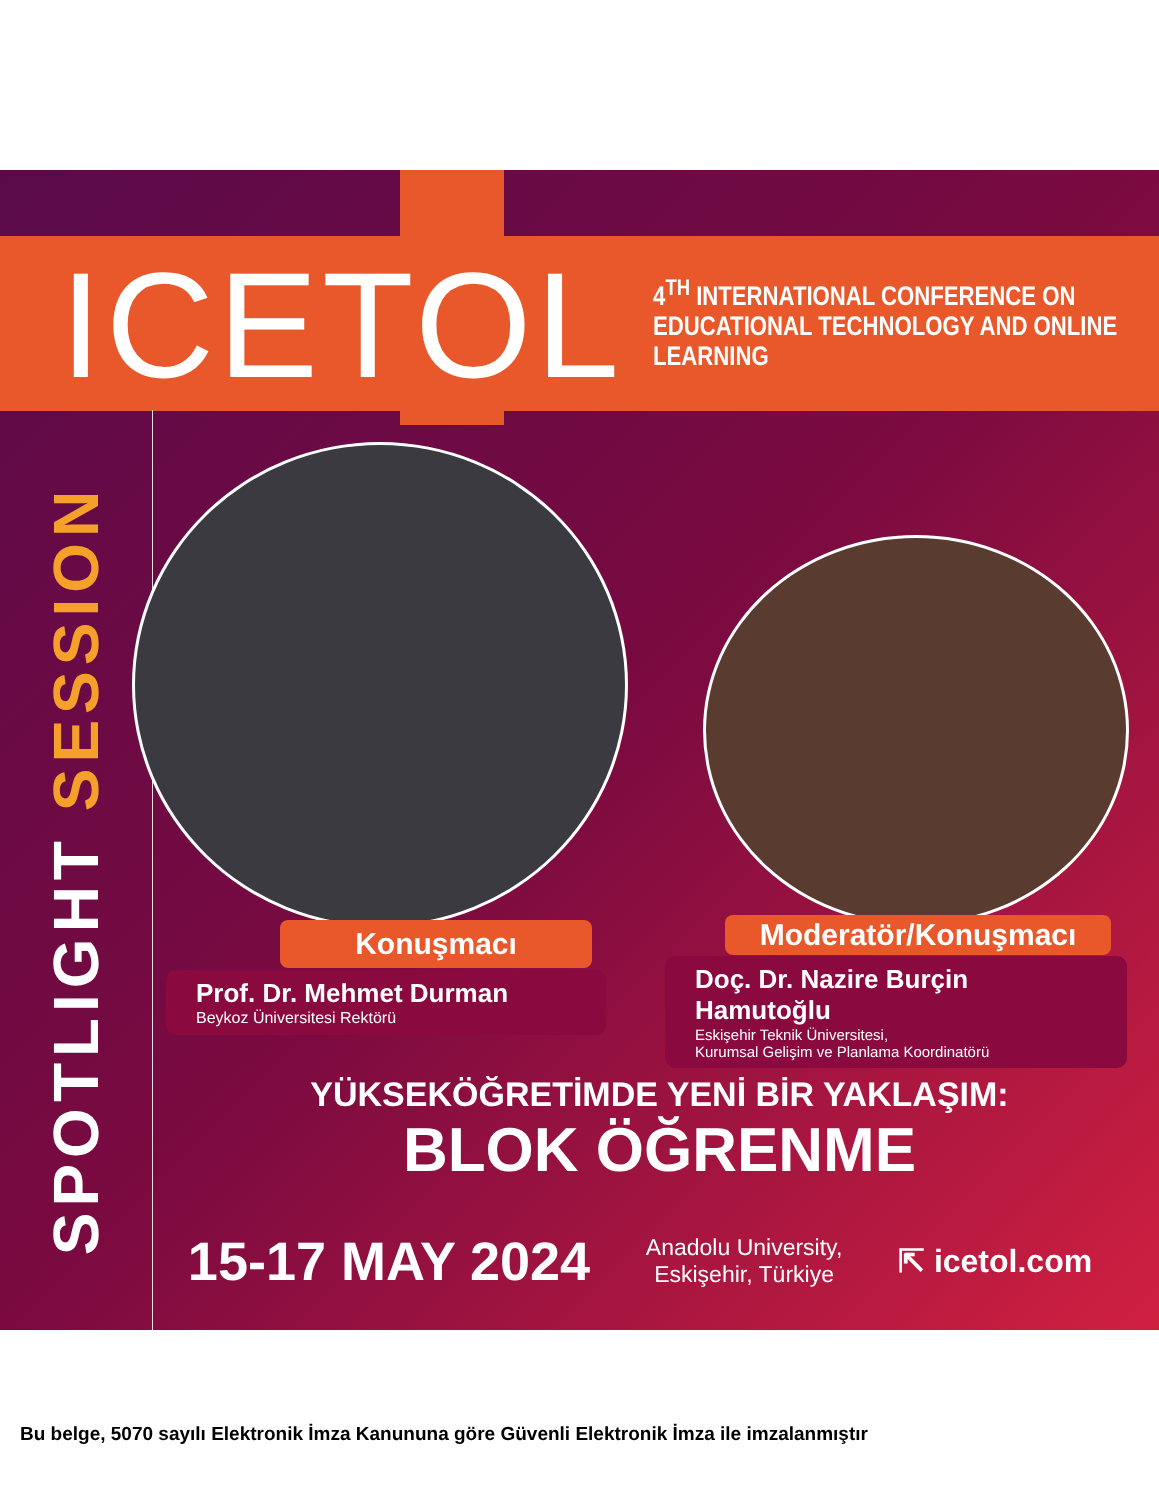ICETOL
4<sup>TH</sup> INTERNATIONAL CONFERENCE ON
EDUCATIONAL TECHNOLOGY AND ONLINE LEARNING
SPOTLIGHT SESSION
Konuşmacı
Prof. Dr. Mehmet Durman
Beykoz Üniversitesi Rektörü
Moderatör/Konuşmacı
Doç. Dr. Nazire Burçin Hamutoğlu
Eskişehir Teknik Üniversitesi,
Kurumsal Gelişim ve Planlama Koordinatörü
YÜKSEKÖĞRETİMDE YENİ BİR YAKLAŞIM:
BLOK ÖĞRENME
15-17 MAY 2024
Anadolu University,
Eskişehir, Türkiye
⇱ icetol.com
Bu belge, 5070 sayılı Elektronik İmza Kanununa göre Güvenli Elektronik İmza ile imzalanmıştır